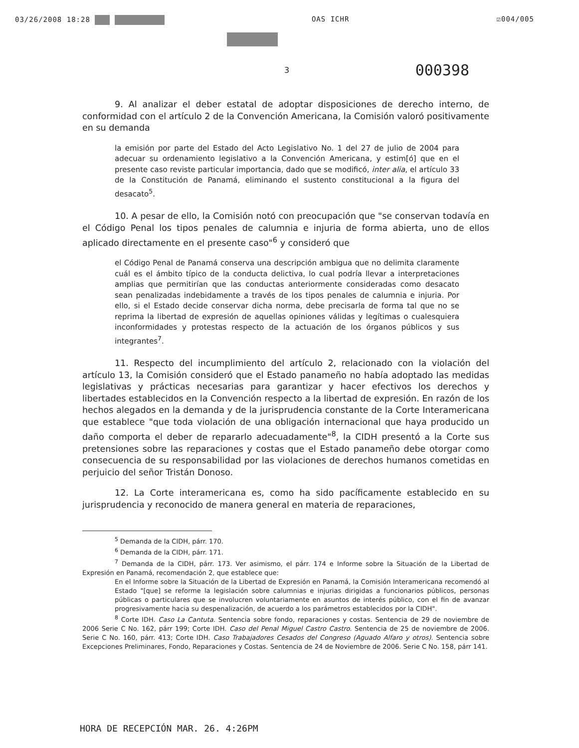03/26/2008 18:28 OAS ICHR ☑004/005
3 000398
9. Al analizar el deber estatal de adoptar disposiciones de derecho interno, de conformidad con el artículo 2 de la Convención Americana, la Comisión valoró positivamente en su demanda
la emisión por parte del Estado del Acto Legislativo No. 1 del 27 de julio de 2004 para adecuar su ordenamiento legislativo a la Convención Americana, y estim[ó] que en el presente caso reviste particular importancia, dado que se modificó, inter alia, el artículo 33 de la Constitución de Panamá, eliminando el sustento constitucional a la figura del desacato<sup>5</sup>.
10. A pesar de ello, la Comisión notó con preocupación que "se conservan todavía en el Código Penal los tipos penales de calumnia e injuria de forma abierta, uno de ellos aplicado directamente en el presente caso"<sup>6</sup> y consideró que
el Código Penal de Panamá conserva una descripción ambigua que no delimita claramente cuál es el ámbito típico de la conducta delictiva, lo cual podría llevar a interpretaciones amplias que permitirían que las conductas anteriormente consideradas como desacato sean penalizadas indebidamente a través de los tipos penales de calumnia e injuria. Por ello, si el Estado decide conservar dicha norma, debe precisarla de forma tal que no se reprima la libertad de expresión de aquellas opiniones válidas y legítimas o cualesquiera inconformidades y protestas respecto de la actuación de los órganos públicos y sus integrantes<sup>7</sup>.
11. Respecto del incumplimiento del artículo 2, relacionado con la violación del artículo 13, la Comisión consideró que el Estado panameño no había adoptado las medidas legislativas y prácticas necesarias para garantizar y hacer efectivos los derechos y libertades establecidos en la Convención respecto a la libertad de expresión. En razón de los hechos alegados en la demanda y de la jurisprudencia constante de la Corte Interamericana que establece "que toda violación de una obligación internacional que haya producido un daño comporta el deber de repararlo adecuadamente"<sup>8</sup>, la CIDH presentó a la Corte sus pretensiones sobre las reparaciones y costas que el Estado panameño debe otorgar como consecuencia de su responsabilidad por las violaciones de derechos humanos cometidas en perjuicio del señor Tristán Donoso.
12. La Corte interamericana es, como ha sido pacíficamente establecido en su jurisprudencia y reconocido de manera general en materia de reparaciones,
<sup>5</sup> Demanda de la CIDH, párr. 170.
<sup>6</sup> Demanda de la CIDH, párr. 171.
<sup>7</sup> Demanda de la CIDH, párr. 173. Ver asimismo, el párr. 174 e Informe sobre la Situación de la Libertad de Expresión en Panamá, recomendación 2, que establece que:
En el Informe sobre la Situación de la Libertad de Expresión en Panamá, la Comisión Interamericana recomendó al Estado "[que] se reforme la legislación sobre calumnias e injurias dirigidas a funcionarios públicos, personas públicas o particulares que se involucren voluntariamente en asuntos de interés público, con el fin de avanzar progresivamente hacia su despenalización, de acuerdo a los parámetros establecidos por la CIDH".
<sup>8</sup> Corte IDH. Caso La Cantuta. Sentencia sobre fondo, reparaciones y costas. Sentencia de 29 de noviembre de 2006 Serie C No. 162, párr 199; Corte IDH. Caso del Penal Miguel Castro Castro. Sentencia de 25 de noviembre de 2006. Serie C No. 160, párr. 413; Corte IDH. Caso Trabajadores Cesados del Congreso (Aguado Alfaro y otros). Sentencia sobre Excepciones Preliminares, Fondo, Reparaciones y Costas. Sentencia de 24 de Noviembre de 2006. Serie C No. 158, párr 141.
HORA DE RECEPCIÓN MAR. 26. 4:26PM